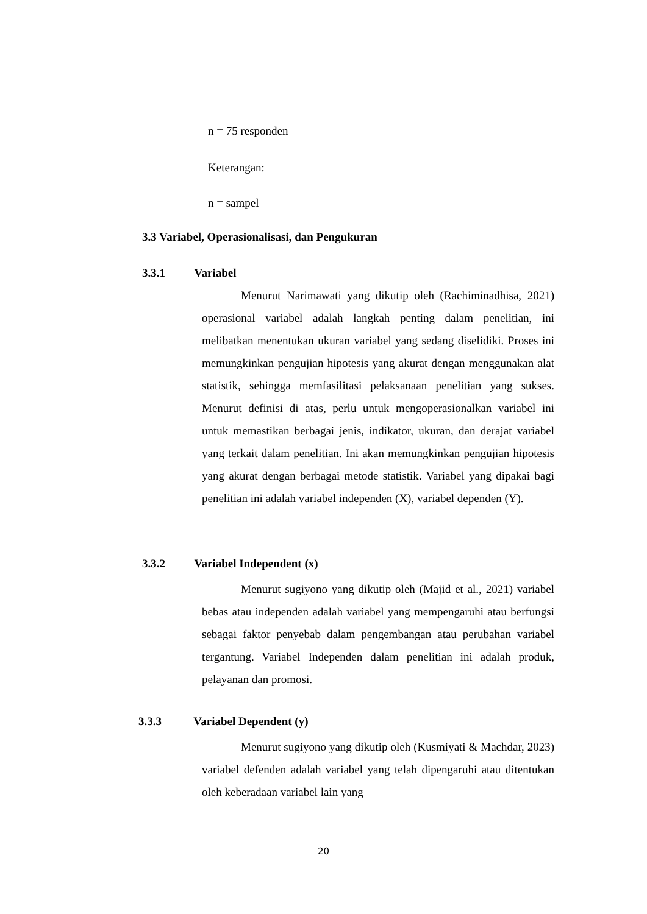n = 75 responden
Keterangan:
n = sampel
3.3 Variabel, Operasionalisasi, dan Pengukuran
3.3.1 Variabel
Menurut Narimawati yang dikutip oleh (Rachiminadhisa, 2021) operasional variabel adalah langkah penting dalam penelitian, ini melibatkan menentukan ukuran variabel yang sedang diselidiki. Proses ini memungkinkan pengujian hipotesis yang akurat dengan menggunakan alat statistik, sehingga memfasilitasi pelaksanaan penelitian yang sukses. Menurut definisi di atas, perlu untuk mengoperasionalkan variabel ini untuk memastikan berbagai jenis, indikator, ukuran, dan derajat variabel yang terkait dalam penelitian. Ini akan memungkinkan pengujian hipotesis yang akurat dengan berbagai metode statistik. Variabel yang dipakai bagi penelitian ini adalah variabel independen (X), variabel dependen (Y).
3.3.2 Variabel Independent (x)
Menurut sugiyono yang dikutip oleh (Majid et al., 2021) variabel bebas atau independen adalah variabel yang mempengaruhi atau berfungsi sebagai faktor penyebab dalam pengembangan atau perubahan variabel tergantung. Variabel Independen dalam penelitian ini adalah produk, pelayanan dan promosi.
3.3.3 Variabel Dependent (y)
Menurut sugiyono yang dikutip oleh (Kusmiyati & Machdar, 2023) variabel defenden adalah variabel yang telah dipengaruhi atau ditentukan oleh keberadaan variabel lain yang
20